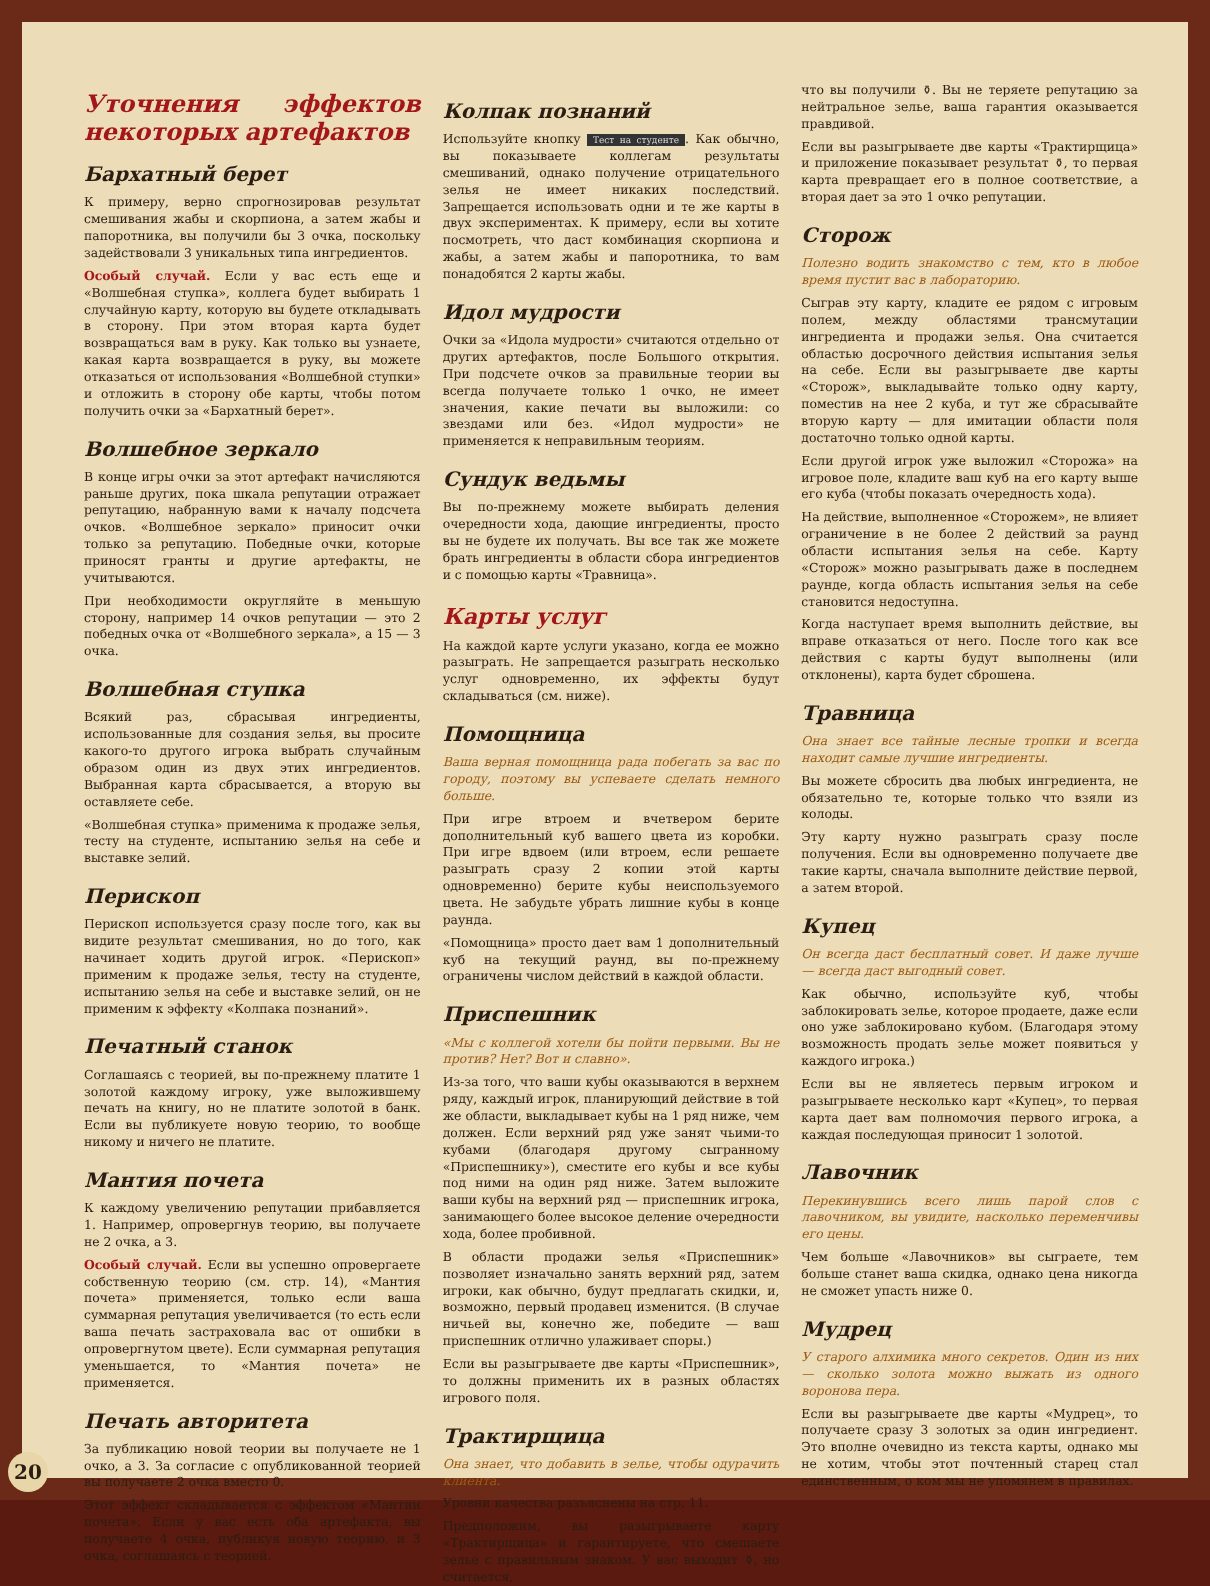Уточнения эффектов некоторых артефактов
Бархатный берет
К примеру, верно спрогнозировав результат смешивания жабы и скорпиона, а затем жабы и папоротника, вы получили бы 3 очка, поскольку задействовали 3 уникальных типа ингредиентов.
Особый случай. Если у вас есть еще и «Волшебная ступка», коллега будет выбирать 1 случайную карту, которую вы будете откладывать в сторону. При этом вторая карта будет возвращаться вам в руку. Как только вы узнаете, какая карта возвращается в руку, вы можете отказаться от использования «Волшебной ступки» и отложить в сторону обе карты, чтобы потом получить очки за «Бархатный берет».
Волшебное зеркало
В конце игры очки за этот артефакт начисляются раньше других, пока шкала репутации отражает репутацию, набранную вами к началу подсчета очков. «Волшебное зеркало» приносит очки только за репутацию. Победные очки, которые приносят гранты и другие артефакты, не учитываются.
При необходимости округляйте в меньшую сторону, например 14 очков репутации — это 2 победных очка от «Волшебного зеркала», а 15 — 3 очка.
Волшебная ступка
Всякий раз, сбрасывая ингредиенты, использованные для создания зелья, вы просите какого-то другого игрока выбрать случайным образом один из двух этих ингредиентов. Выбранная карта сбрасывается, а вторую вы оставляете себе.
«Волшебная ступка» применима к продаже зелья, тесту на студенте, испытанию зелья на себе и выставке зелий.
Перископ
Перископ используется сразу после того, как вы видите результат смешивания, но до того, как начинает ходить другой игрок. «Перископ» применим к продаже зелья, тесту на студенте, испытанию зелья на себе и выставке зелий, он не применим к эффекту «Колпака познаний».
Печатный станок
Соглашаясь с теорией, вы по-прежнему платите 1 золотой каждому игроку, уже выложившему печать на книгу, но не платите золотой в банк. Если вы публикуете новую теорию, то вообще никому и ничего не платите.
Мантия почета
К каждому увеличению репутации прибавляется 1. Например, опровергнув теорию, вы получаете не 2 очка, а 3.
Особый случай. Если вы успешно опровергаете собственную теорию (см. стр. 14), «Мантия почета» применяется, только если ваша суммарная репутация увеличивается (то есть если ваша печать застраховала вас от ошибки в опровергнутом цвете). Если суммарная репутация уменьшается, то «Мантия почета» не применяется.
Печать авторитета
За публикацию новой теории вы получаете не 1 очко, а 3. За согласие с опубликованной теорией вы получаете 2 очка вместо 0.
Этот эффект складывается с эффектом «Мантии почета». Если у вас есть оба артефакта, вы получаете 4 очка, публикуя новую теорию, и 3 очка, соглашаясь с теорией.
Колпак познаний
Используйте кнопку Тест на студенте. Как обычно, вы показываете коллегам результаты смешиваний, однако получение отрицательного зелья не имеет никаких последствий. Запрещается использовать одни и те же карты в двух экспериментах. К примеру, если вы хотите посмотреть, что даст комбинация скорпиона и жабы, а затем жабы и папоротника, то вам понадобятся 2 карты жабы.
Идол мудрости
Очки за «Идола мудрости» считаются отдельно от других артефактов, после Большого открытия. При подсчете очков за правильные теории вы всегда получаете только 1 очко, не имеет значения, какие печати вы выложили: со звездами или без. «Идол мудрости» не применяется к неправильным теориям.
Сундук ведьмы
Вы по-прежнему можете выбирать деления очередности хода, дающие ингредиенты, просто вы не будете их получать. Вы все так же можете брать ингредиенты в области сбора ингредиентов и с помощью карты «Травница».
Карты услуг
На каждой карте услуги указано, когда ее можно разыграть. Не запрещается разыграть несколько услуг одновременно, их эффекты будут складываться (см. ниже).
Помощница
Ваша верная помощница рада побегать за вас по городу, поэтому вы успеваете сделать немного больше.
При игре втроем и вчетвером берите дополнительный куб вашего цвета из коробки. При игре вдвоем (или втроем, если решаете разыграть сразу 2 копии этой карты одновременно) берите кубы неиспользуемого цвета. Не забудьте убрать лишние кубы в конце раунда.
«Помощница» просто дает вам 1 дополнительный куб на текущий раунд, вы по-прежнему ограничены числом действий в каждой области.
Приспешник
«Мы с коллегой хотели бы пойти первыми. Вы не против? Нет? Вот и славно».
Из-за того, что ваши кубы оказываются в верхнем ряду, каждый игрок, планирующий действие в той же области, выкладывает кубы на 1 ряд ниже, чем должен. Если верхний ряд уже занят чьими-то кубами (благодаря другому сыгранному «Приспешнику»), сместите его кубы и все кубы под ними на один ряд ниже. Затем выложите ваши кубы на верхний ряд — приспешник игрока, занимающего более высокое деление очередности хода, более пробивной.
В области продажи зелья «Приспешник» позволяет изначально занять верхний ряд, затем игроки, как обычно, будут предлагать скидки, и, возможно, первый продавец изменится. (В случае ничьей вы, конечно же, победите — ваш приспешник отлично улаживает споры.)
Если вы разыгрываете две карты «Приспешник», то должны применить их в разных областях игрового поля.
Трактирщица
Она знает, что добавить в зелье, чтобы одурачить клиента.
Уровни качества разъяснены на стр. 11.
Предположим, вы разыгрываете карту «Трактирщица» и гарантируете, что смешаете зелье с правильным знаком. У вас выходит ⚱, но считается,
что вы получили ⚱. Вы не теряете репутацию за нейтральное зелье, ваша гарантия оказывается правдивой.
Если вы разыгрываете две карты «Трактирщица» и приложение показывает результат ⚱, то первая карта превращает его в полное соответствие, а вторая дает за это 1 очко репутации.
Сторож
Полезно водить знакомство с тем, кто в любое время пустит вас в лабораторию.
Сыграв эту карту, кладите ее рядом с игровым полем, между областями трансмутации ингредиента и продажи зелья. Она считается областью досрочного действия испытания зелья на себе. Если вы разыгрываете две карты «Сторож», выкладывайте только одну карту, поместив на нее 2 куба, и тут же сбрасывайте вторую карту — для имитации области поля достаточно только одной карты.
Если другой игрок уже выложил «Сторожа» на игровое поле, кладите ваш куб на его карту выше его куба (чтобы показать очередность хода).
На действие, выполненное «Сторожем», не влияет ограничение в не более 2 действий за раунд области испытания зелья на себе. Карту «Сторож» можно разыгрывать даже в последнем раунде, когда область испытания зелья на себе становится недоступна.
Когда наступает время выполнить действие, вы вправе отказаться от него. После того как все действия с карты будут выполнены (или отклонены), карта будет сброшена.
Травница
Она знает все тайные лесные тропки и всегда находит самые лучшие ингредиенты.
Вы можете сбросить два любых ингредиента, не обязательно те, которые только что взяли из колоды.
Эту карту нужно разыграть сразу после получения. Если вы одновременно получаете две такие карты, сначала выполните действие первой, а затем второй.
Купец
Он всегда даст бесплатный совет. И даже лучше — всегда даст выгодный совет.
Как обычно, используйте куб, чтобы заблокировать зелье, которое продаете, даже если оно уже заблокировано кубом. (Благодаря этому возможность продать зелье может появиться у каждого игрока.)
Если вы не являетесь первым игроком и разыгрываете несколько карт «Купец», то первая карта дает вам полномочия первого игрока, а каждая последующая приносит 1 золотой.
Лавочник
Перекинувшись всего лишь парой слов с лавочником, вы увидите, насколько переменчивы его цены.
Чем больше «Лавочников» вы сыграете, тем больше станет ваша скидка, однако цена никогда не сможет упасть ниже 0.
Мудрец
У старого алхимика много секретов. Один из них — сколько золота можно выжать из одного воронова пера.
Если вы разыгрываете две карты «Мудрец», то получаете сразу 3 золотых за один ингредиент. Это вполне очевидно из текста карты, однако мы не хотим, чтобы этот почтенный старец стал единственным, о ком мы не упомянем в правилах.
20